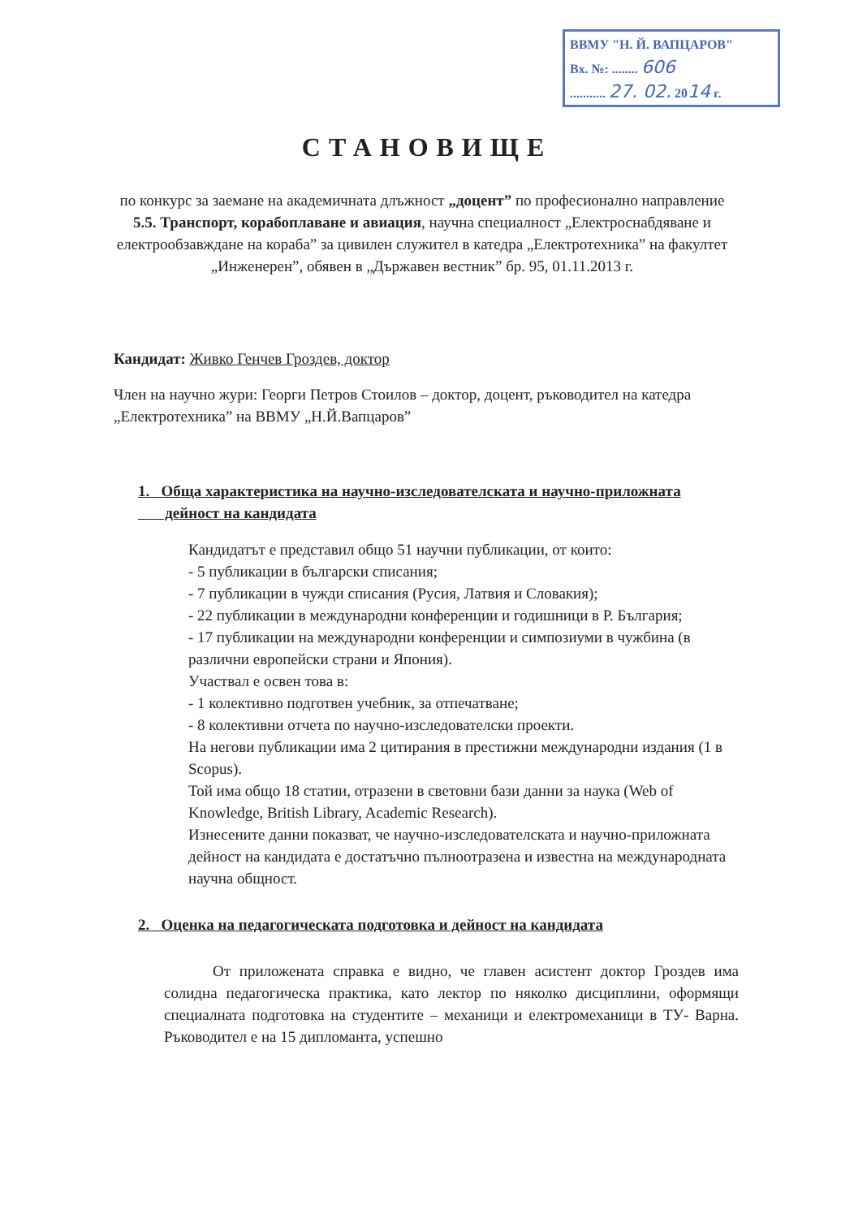ВВМУ "Н. Й. ВАПЦАРОВ"
Вх. №: ........ 606
........... 27. 02. 2014 г.
СТАНОВИЩЕ
по конкурс за заемане на академичната длъжност „доцент” по професионално направление 5.5. Транспорт, корабоплаване и авиация, научна специалност „Електроснабдяване и електрообзавждане на кораба” за цивилен служител в катедра „Електротехника” на факултет „Инженерен”, обявен в „Държавен вестник” бр. 95, 01.11.2013 г.
Кандидат: Живко Генчев Гроздев, доктор
Член на научно жури: Георги Петров Стоилов – доктор, доцент, ръководител на катедра „Електротехника” на ВВМУ „Н.Й.Вапцаров”
1. Обща характеристика на научно-изследователската и научно-приложната
дейност на кандидата
Кандидатът е представил общо 51 научни публикации, от които:
- 5 публикации в български списания;
- 7 публикации в чужди списания (Русия, Латвия и Словакия);
- 22 публикации в международни конференции и годишници в Р. България;
- 17 публикации на международни конференции и симпозиуми в чужбина (в различни европейски страни и Япония).
Участвал е освен това в:
- 1 колективно подготвен учебник, за отпечатване;
- 8 колективни отчета по научно-изследователски проекти.
На негови публикации има 2 цитирания в престижни международни издания (1 в Scopus).
Той има общо 18 статии, отразени в световни бази данни за наука (Web of Knowledge, British Library, Academic Research).
Изнесените данни показват, че научно-изследователската и научно-приложната дейност на кандидата е достатъчно пълноотразена и известна на международната научна общност.
2. Оценка на педагогическата подготовка и дейност на кандидата
От приложената справка е видно, че главен асистент доктор Гроздев има солидна педагогическа практика, като лектор по няколко дисциплини, оформящи специалната подготовка на студентите – механици и електромеханици в ТУ- Варна. Ръководител е на 15 дипломанта, успешно